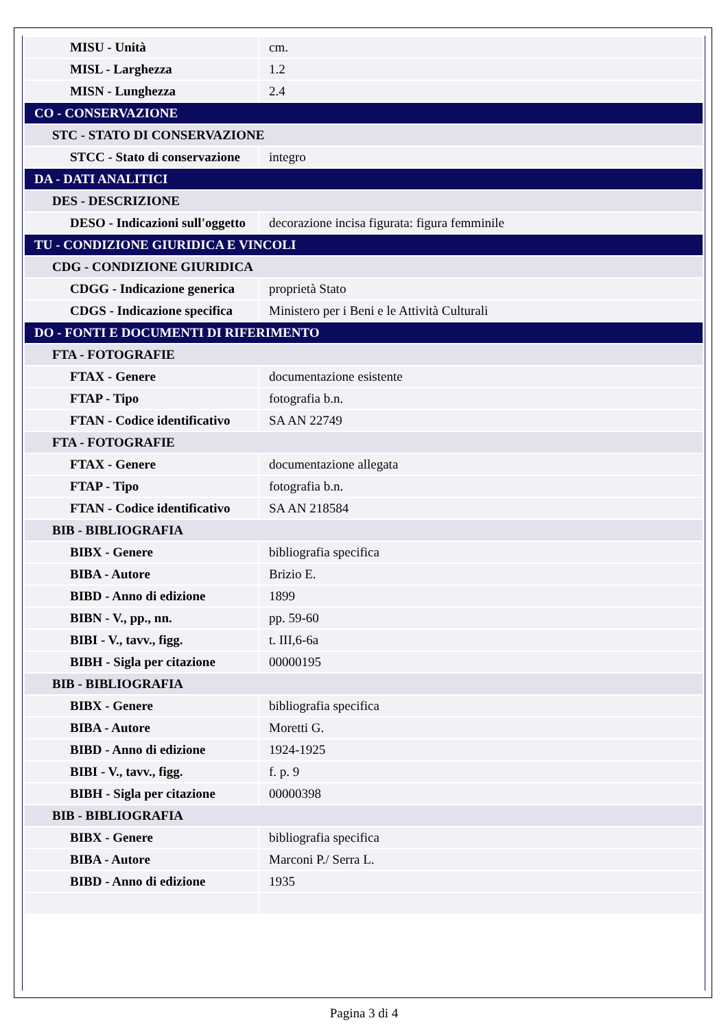| MISU - Unità | cm. |
| MISL - Larghezza | 1.2 |
| MISN - Lunghezza | 2.4 |
| CO - CONSERVAZIONE | |
| STC - STATO DI CONSERVAZIONE | |
| STCC - Stato di conservazione | integro |
| DA - DATI ANALITICI | |
| DES - DESCRIZIONE | |
| DESO - Indicazioni sull'oggetto | decorazione incisa figurata: figura femminile |
| TU - CONDIZIONE GIURIDICA E VINCOLI | |
| CDG - CONDIZIONE GIURIDICA | |
| CDGG - Indicazione generica | proprietà Stato |
| CDGS - Indicazione specifica | Ministero per i Beni e le Attività Culturali |
| DO - FONTI E DOCUMENTI DI RIFERIMENTO | |
| FTA - FOTOGRAFIE | |
| FTAX - Genere | documentazione esistente |
| FTAP - Tipo | fotografia b.n. |
| FTAN - Codice identificativo | SA AN 22749 |
| FTA - FOTOGRAFIE | |
| FTAX - Genere | documentazione allegata |
| FTAP - Tipo | fotografia b.n. |
| FTAN - Codice identificativo | SA AN 218584 |
| BIB - BIBLIOGRAFIA | |
| BIBX - Genere | bibliografia specifica |
| BIBA - Autore | Brizio E. |
| BIBD - Anno di edizione | 1899 |
| BIBN - V., pp., nn. | pp. 59-60 |
| BIBI - V., tavv., figg. | t. III,6-6a |
| BIBH - Sigla per citazione | 00000195 |
| BIB - BIBLIOGRAFIA | |
| BIBX - Genere | bibliografia specifica |
| BIBA - Autore | Moretti G. |
| BIBD - Anno di edizione | 1924-1925 |
| BIBI - V., tavv., figg. | f. p. 9 |
| BIBH - Sigla per citazione | 00000398 |
| BIB - BIBLIOGRAFIA | |
| BIBX - Genere | bibliografia specifica |
| BIBA - Autore | Marconi P./ Serra L. |
| BIBD - Anno di edizione | 1935 |
Pagina 3 di 4